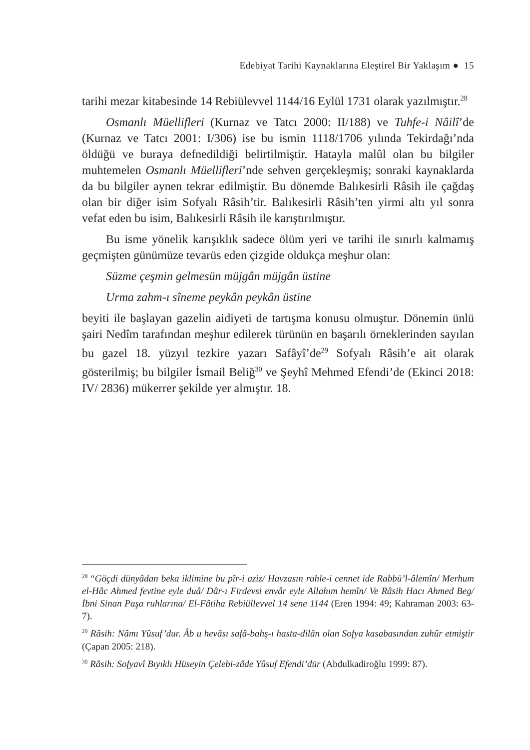Edebiyat Tarihi Kaynaklarına Eleştirel Bir Yaklaşım ● 15
tarihi mezar kitabesinde 14 Rebiülevvel 1144/16 Eylül 1731 olarak yazılmıştır.<sup>28</sup>
Osmanlı Müellifleri (Kurnaz ve Tatcı 2000: II/188) ve Tuhfe-i Nâilî’de (Kurnaz ve Tatcı 2001: I/306) ise bu ismin 1118/1706 yılında Tekirdağı’nda öldüğü ve buraya defnedildiği belirtilmiştir. Hatayla malûl olan bu bilgiler muhtemelen Osmanlı Müellifleri’nde sehven gerçekleşmiş; sonraki kaynaklarda da bu bilgiler aynen tekrar edilmiştir. Bu dönemde Balıkesirli Râsih ile çağdaş olan bir diğer isim Sofyalı Râsih’tir. Balıkesirli Râsih’ten yirmi altı yıl sonra vefat eden bu isim, Balıkesirli Râsih ile karıştırılmıştır.
Bu isme yönelik karışıklık sadece ölüm yeri ve tarihi ile sınırlı kalmamış geçmişten günümüze tevarüs eden çizgide oldukça meşhur olan:
Süzme çeşmin gelmesün müjgân müjgân üstine
Urma zahm-ı sîneme peykân peykân üstine
beyiti ile başlayan gazelin aidiyeti de tartışma konusu olmuştur. Dönemin ünlü şairi Nedîm tarafından meşhur edilerek türünün en başarılı örneklerinden sayılan bu gazel 18. yüzyıl tezkire yazarı Safâyî’de<sup>29</sup> Sofyalı Râsih’e ait olarak gösterilmiş; bu bilgiler İsmail Beliğ<sup>30</sup> ve Şeyhî Mehmed Efendi’de (Ekinci 2018: IV/ 2836) mükerrer şekilde yer almıştır. 18.
<sup>28</sup> “Göçdi dünyâdan beka iklimine bu pîr-i aziz/ Havzasın rahle-i cennet ide Rabbü’l-âlemîn/ Merhum el-Hâc Ahmed fevtine eyle duâ/ Dâr-ı Firdevsi envâr eyle Allahım hemîn/ Ve Râsih Hacı Ahmed Beg/ İbni Sinan Paşa ruhlarına/ El-Fâtiha Rebiüllevvel 14 sene 1144 (Eren 1994: 49; Kahraman 2003: 63-7).
<sup>29</sup> Râsih: Nâmı Yûsuf’dur. Âb u hevâsı safâ-bahş-ı hasta-dilân olan Sofya kasabasından zuhûr etmiştir (Çapan 2005: 218).
<sup>30</sup> Râsih: Sofyavî Bıyıklı Hüseyin Çelebi-zâde Yûsuf Efendi’dür (Abdulkadiroğlu 1999: 87).